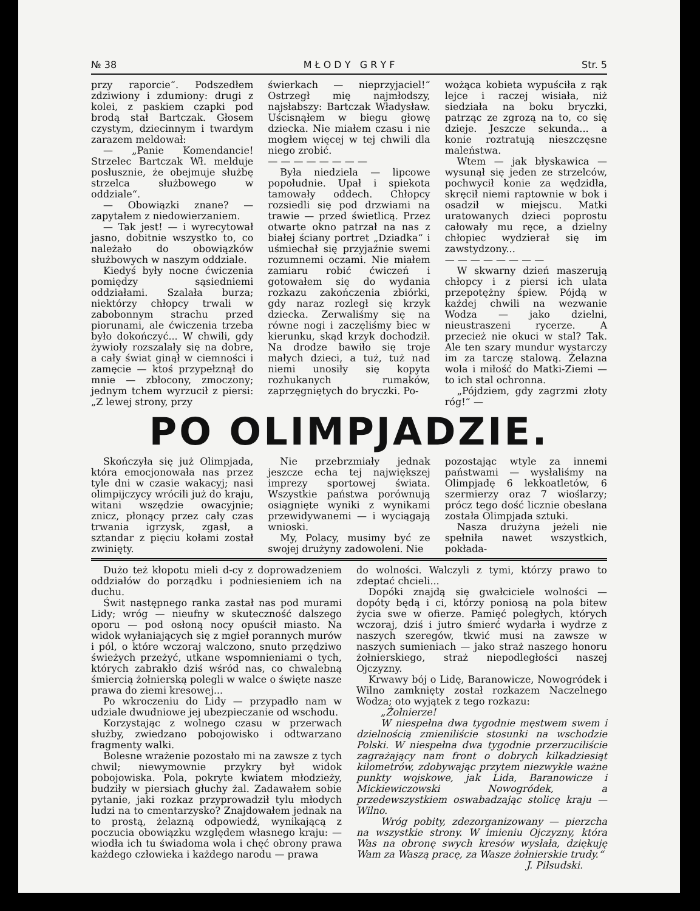№ 38 M Ł O D Y G R Y F Str. 5
przy raporcie“. Podszedłem zdziwiony i zdumiony: drugi z kolei, z paskiem czapki pod brodą stał Bartczak. Głosem czystym, dziecinnym i twardym zarazem meldował:
— „Panie Komendancie! Strzelec Bartczak Wł. melduje posłusznie, że obejmuje służbę strzelca służbowego w oddziale“.
— Obowiązki znane? — zapytałem z niedowierzaniem.
— Tak jest! — i wyrecytował jasno, dobitnie wszystko to, co należało do obowiązków służbowych w naszym oddziale.
Kiedyś były nocne ćwiczenia pomiędzy sąsiedniemi oddziałami. Szalała burza; niektórzy chłopcy trwali w zabobonnym strachu przed piorunami, ale ćwiczenia trzeba było dokończyć... W chwili, gdy żywioły rozszalały się na dobre, a cały świat ginął w ciemności i zamęcie — ktoś przypełznął do mnie — zbłocony, zmoczony; jednym tchem wyrzucił z piersi: „Z lewej strony, przy
świerkach — nieprzyjaciel!“ Ostrzegł mię najmłodszy, najsłabszy: Bartczak Władysław. Uścisnąłem w biegu głowę dziecka. Nie miałem czasu i nie mogłem więcej w tej chwili dla niego zrobić.
— — — — — — — —
Była niedziela — lipcowe popołudnie. Upał i spiekota tamowały oddech. Chłopcy rozsiedli się pod drzwiami na trawie — przed świetlicą. Przez otwarte okno patrzał na nas z białej ściany portret „Dziadka“ i uśmiechał się przyjaźnie swemi rozumnemi oczami. Nie miałem zamiaru robić ćwiczeń i gotowałem się do wydania rozkazu zakończenia zbiórki, gdy naraz rozległ się krzyk dziecka. Zerwaliśmy się na równe nogi i zaczęliśmy biec w kierunku, skąd krzyk dochodził. Na drodze bawiło się troje małych dzieci, a tuż, tuż nad niemi unosiły się kopyta rozhukanych rumaków, zaprzęgniętych do bryczki. Po-
wożąca kobieta wypuściła z rąk lejce i raczej wisiała, niż siedziała na boku bryczki, patrząc ze zgrozą na to, co się dzieje. Jeszcze sekunda... a konie roztratują nieszczęsne maleństwa.
Wtem — jak błyskawica — wysunął się jeden ze strzelców, pochwycił konie za wędzidła, skręcił niemi raptownie w bok i osadził w miejscu. Matki uratowanych dzieci poprostu całowały mu ręce, a dzielny chłopiec wydzierał się im zawstydzony...
— — — — — — — —
W skwarny dzień maszerują chłopcy i z piersi ich ulata przepotężny śpiew. Pójdą w każdej chwili na wezwanie Wodza — jako dzielni, nieustraszeni rycerze. A przecież nie okuci w stal? Tak. Ale ten szary mundur wystarczy im za tarczę stalową. Żelazna wola i miłość do Matki-Ziemi — to ich stal ochronna.
„Pójdziem, gdy zagrzmi złoty róg!“ —
PO OLIMPJADZIE.
Skończyła się już Olimpjada, która emocjonowała nas przez tyle dni w czasie wakacyj; nasi olimpijczycy wrócili już do kraju, witani wszędzie owacyjnie; znicz, płonący przez cały czas trwania igrzysk, zgasł, a sztandar z pięciu kołami został zwinięty.
Nie przebrzmiały jednak jeszcze echa tej największej imprezy sportowej świata. Wszystkie państwa porównują osiągnięte wyniki z wynikami przewidywanemi — i wyciągają wnioski.
My, Polacy, musimy być ze swojej drużyny zadowoleni. Nie
pozostając wtyle za innemi państwami — wysłaliśmy na Olimpjadę 6 lekkoatletów, 6 szermierzy oraz 7 wioślarzy; prócz tego dość licznie obesłana została Olimpjada sztuki.
Nasza drużyna jeżeli nie spełniła nawet wszystkich, pokłada-
Dużo też kłopotu mieli d-cy z doprowadzeniem oddziałów do porządku i podniesieniem ich na duchu.
Świt następnego ranka zastał nas pod murami Lidy; wróg — nieufny w skuteczność dalszego oporu — pod osłoną nocy opuścił miasto. Na widok wyłaniających się z mgieł porannych murów i pól, o które wczoraj walczono, snuto przędziwo świeżych przeżyć, utkane wspomnieniami o tych, których zabrakło dziś wśród nas, co chwalebną śmiercią żołnierską polegli w walce o święte nasze prawa do ziemi kresowej...
Po wkroczeniu do Lidy — przypadło nam w udziale dwudniowe jej ubezpieczanie od wschodu.
Korzystając z wolnego czasu w przerwach służby, zwiedzano pobojowisko i odtwarzano fragmenty walki.
Bolesne wrażenie pozostało mi na zawsze z tych chwil; niewymownie przykry był widok pobojowiska. Pola, pokryte kwiatem młodzieży, budziły w piersiach głuchy żal. Zadawałem sobie pytanie, jaki rozkaz przyprowadził tylu młodych ludzi na to cmentarzysko? Znajdowałem jednak na to prostą, żelazną odpowiedź, wynikającą z poczucia obowiązku względem własnego kraju: — wiodła ich tu świadoma wola i chęć obrony prawa każdego człowieka i każdego narodu — prawa
do wolności. Walczyli z tymi, którzy prawo to zdeptać chcieli...
Dopóki znajdą się gwałciciele wolności — dopóty będą i ci, którzy poniosą na pola bitew życia swe w ofierze. Pamięć poległych, których wczoraj, dziś i jutro śmierć wydarła i wydrze z naszych szeregów, tkwić musi na zawsze w naszych sumieniach — jako straż naszego honoru żołnierskiego, straż niepodległości naszej Ojczyzny.
Krwawy bój o Lidę, Baranowicze, Nowogródek i Wilno zamknięty został rozkazem Naczelnego Wodza; oto wyjątek z tego rozkazu:
„Żołnierze!
W niespełna dwa tygodnie męstwem swem i dzielnością zmieniliście stosunki na wschodzie Polski. W niespełna dwa tygodnie przerzuciliście zagrażający nam front o dobrych kilkadziesiąt kilometrów, zdobywając przytem niezwykle ważne punkty wojskowe, jak Lida, Baranowicze i Mickiewiczowski Nowogródek, a przedewszystkiem oswabadzając stolicę kraju — Wilno.
Wróg pobity, zdezorganizowany — pierzcha na wszystkie strony. W imieniu Ojczyzny, która Was na obronę swych kresów wysłała, dziękuję Wam za Waszą pracę, za Wasze żołnierskie trudy.“
J. Piłsudski.